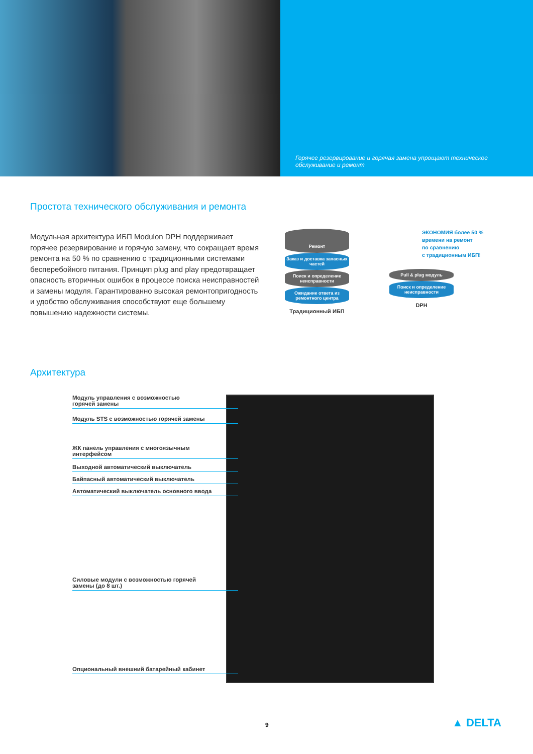Горячее резервирование и горячая замена упрощают техническое обслуживание и ремонт
Простота технического обслуживания и ремонта
Модульная архитектура ИБП Modulon DPH поддерживает горячее резервирование и горячую замену, что сокращает время ремонта на 50 % по сравнению с традиционными системами бесперебойного питания. Принцип plug and play предотвращает опасность вторичных ошибок в процессе поиска неисправностей и замены модуля. Гарантированно высокая ремонтопригодность и удобство обслуживания способствуют еще большему повышению надежности системы.
Ремонт
Заказ и доставка запасных частей
Поиск и определение неисправности
Ожидание ответа из ремонтного центра
Традиционный ИБП
Pull & plug модуль
Поиск и определение неисправности
DPH
ЭКОНОМИЯ более 50 %
времени на ремонт
по сравнению
с традиционным ИБП!
Архитектура
Модуль управления с возможностью
горячей замены
Модуль STS с возможностью горячей замены
ЖК панель управления с многоязычным
интерфейсом
Выходной автоматический выключатель
Байпасный автоматический выключатель
Автоматический выключатель основного ввода
Силовые модули с возможностью горячей
замены (до 8 шт.)
Опциональный внешний батарейный кабинет
9 ▲ DELTA